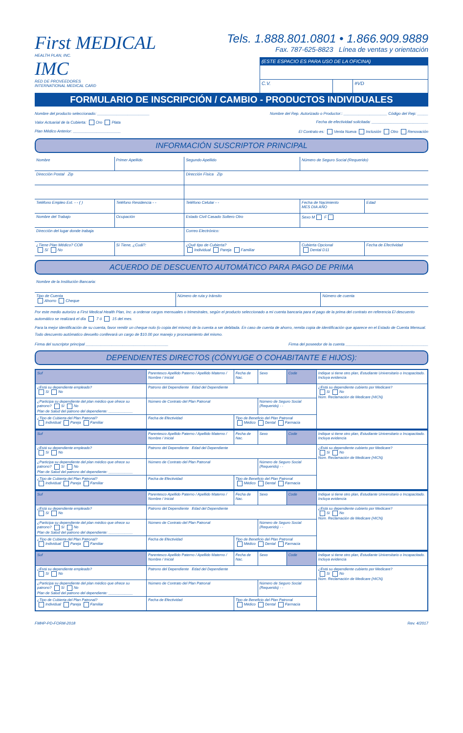First MEDICAL
HEALTH PLAN, INC.
IMC
RED DE PROVEEDORES
INTERNATIONAL MEDICAL CARD
Tels. 1.888.801.0801 • 1.866.909.9889
Fax. 787-625-8823 Línea de ventas y orientación
| (ESTE ESPACIO ES PARA USO DE LA OFICINA) | | |
| C.V. | | #VD |
FORMULARIO DE INSCRIPCIÓN / CAMBIO - PRODUCTOS INDIVIDUALES
Nombre del producto seleccionado: ________________________ Nombre del Rep. Autorizado o Productor:: ____________________ Código del Rep: _____
Valor Actuarial de la Cubierta: Oro Plata Fecha de efectividad solicitada: __________________________
Plan Médico Anterior: ______________________ El Contrato es: Venta Nueva Inclusión Otro Renovación
INFORMACIÓN SUSCRIPTOR PRINCIPAL
| Nombre | Primer Apellido | Segundo Apellido | Número de Seguro Social (Requerido) | |
| Dirección Postal Zip | | Dirección Física Zip | | |
| Teléfono Empleo Ext. - - ( ) | Teléfono Residencia - - | Teléfono Celular - - | Fecha de Nacimiento MES DIA AÑO | Edad |
| Nombre del Trabajo | Ocupación | Estado Civil Casado Soltero Otro | Sexo M F | |
| Dirección del lugar donde trabaja | | Correo Electrónico: | | |
| ¿Tiene Plan Médico? COB Sí No | Si Tiene, ¿Cuál?: | ¿Qué tipo de Cubierta? Individual Pareja Familiar | Cubierta Opcional Dental D11 | Fecha de Efectividad |
ACUERDO DE DESCUENTO AUTOMÁTICO PARA PAGO DE PRIMA
| Nombre de la Institución Bancaria: | | |
| Tipo de Cuenta Ahorro Cheque | Número de ruta y tránsito | Número de cuenta |
Por este medio autorizo a First Medical Health Plan, Inc. a ordenar cargos mensuales o trimestrales, según el producto seleccionado a mi cuenta bancaria para el pago de la prima del contrato en referencia El descuento automático se realizará el día 7 ó 15 del mes.
Para la mejor identificación de su cuenta, favor remitir un cheque nulo (o copia del mismo) de la cuenta a ser debitada. En caso de cuenta de ahorro, remita copia de identificación que aparece en el Estado de Cuenta Mensual. Todo descuento autómatico devuelto conllevará un cargo de $10.00 por manejo y procesamiento del mismo.
Firma del suscriptor principal ______________________________________ Firma del poseedor de la cuenta ______________________________________
DEPENDIENTES DIRECTOS (CÓNYUGE O COHABITANTE E HIJOS):
| Suf | Parentesco Apellido Paterno / Apellido Materno / Nombre / Inicial | | Fecha de Nac. | Sexo | Code | Indique si tiene otro plan, Estudiante Universitario o Incapacitado. Incluya evidencia |
| ¿Está su dependiente empleado? Sí No | | Patrono del Dependiente Edad del Dependiente | | | | ¿Está su dependiente cubierto por Medicare? Sí No Núm. Reclamación de Medicare (HICN) |
| ¿Participa su dependiente del plan médico que ofrece su patrono? Sí No Plan de Salud del patrono del dependiente: ____________ | | Número de Contrato del Plan Patronal | | Número de Seguro Social (Requerido) - - | | |
| ¿Tipo de Cubierta del Plan Patronal? Individual Pareja Familiar | | Fecha de Efectividad | Tipo de Beneficio del Plan Patronal Médico Dental Farmacia | | | |
| Suf | Parentesco Apellido Paterno / Apellido Materno / Nombre / Inicial | | Fecha de Nac. | Sexo | Code | Indique si tiene otro plan, Estudiante Universitario o Incapacitado. Incluya evidencia |
| ¿Está su dependiente empleado? Sí No | | Patrono del Dependiente Edad del Dependiente | | | | ¿Está su dependiente cubierto por Medicare? Sí No Núm. Reclamación de Medicare (HICN) |
| ¿Participa su dependiente del plan médico que ofrece su patrono? Sí No Plan de Salud del patrono del dependiente: ____________ | | Número de Contrato del Plan Patronal | | Número de Seguro Social (Requerido) - - | | |
| ¿Tipo de Cubierta del Plan Patronal? Individual Pareja Familiar | | Fecha de Efectividad | Tipo de Beneficio del Plan Patronal Médico Dental Farmacia | | | |
| Suf | Parentesco Apellido Paterno / Apellido Materno / Nombre / Inicial | | Fecha de Nac. | Sexo | Code | Indique si tiene otro plan, Estudiante Universitario o Incapacitado. Incluya evidencia |
| ¿Está su dependiente empleado? Sí No | | Patrono del Dependiente Edad del Dependiente | | | | ¿Está su dependiente cubierto por Medicare? Sí No Núm. Reclamación de Medicare (HICN) |
| ¿Participa su dependiente del plan médico que ofrece su patrono? Sí No Plan de Salud del patrono del dependiente: ____________ | | Número de Contrato del Plan Patronal | | Número de Seguro Social (Requerido) - - | | |
| ¿Tipo de Cubierta del Plan Patronal? Individual Pareja Familiar | | Fecha de Efectividad | Tipo de Beneficio del Plan Patronal Médico Dental Farmacia | | | |
| Suf | Parentesco Apellido Paterno / Apellido Materno / Nombre / Inicial | | Fecha de Nac. | Sexo | Code | Indique si tiene otro plan, Estudiante Universitario o Incapacitado. Incluya evidencia |
| ¿Está su dependiente empleado? Sí No | | Patrono del Dependiente Edad del Dependiente | | | | ¿Está su dependiente cubierto por Medicare? Sí No Núm. Reclamación de Medicare (HICN) |
| ¿Participa su dependiente del plan médico que ofrece su patrono? Sí No Plan de Salud del patrono del dependiente: ____________ | | Número de Contrato del Plan Patronal | | Número de Seguro Social (Requerido) - - | | |
| ¿Tipo de Cubierta del Plan Patronal? Individual Pareja Familiar | | Fecha de Efectividad | Tipo de Beneficio del Plan Patronal Médico Dental Farmacia | | | |
FMHP-PD-FORM-2018 Rev. 4/2017